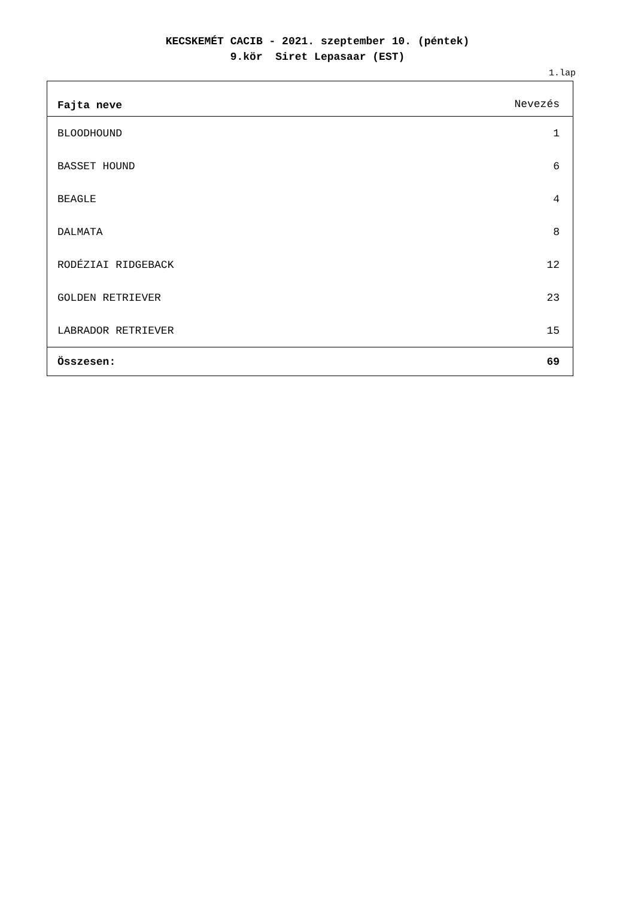KECSKEMÉT CACIB - 2021. szeptember 10. (péntek)
9.kör Siret Lepasaar (EST)
1.lap
| Fajta neve | Nevezés |
| --- | --- |
| BLOODHOUND | 1 |
| BASSET HOUND | 6 |
| BEAGLE | 4 |
| DALMATA | 8 |
| RODÉZIAI RIDGEBACK | 12 |
| GOLDEN RETRIEVER | 23 |
| LABRADOR RETRIEVER | 15 |
| Összesen: | 69 |